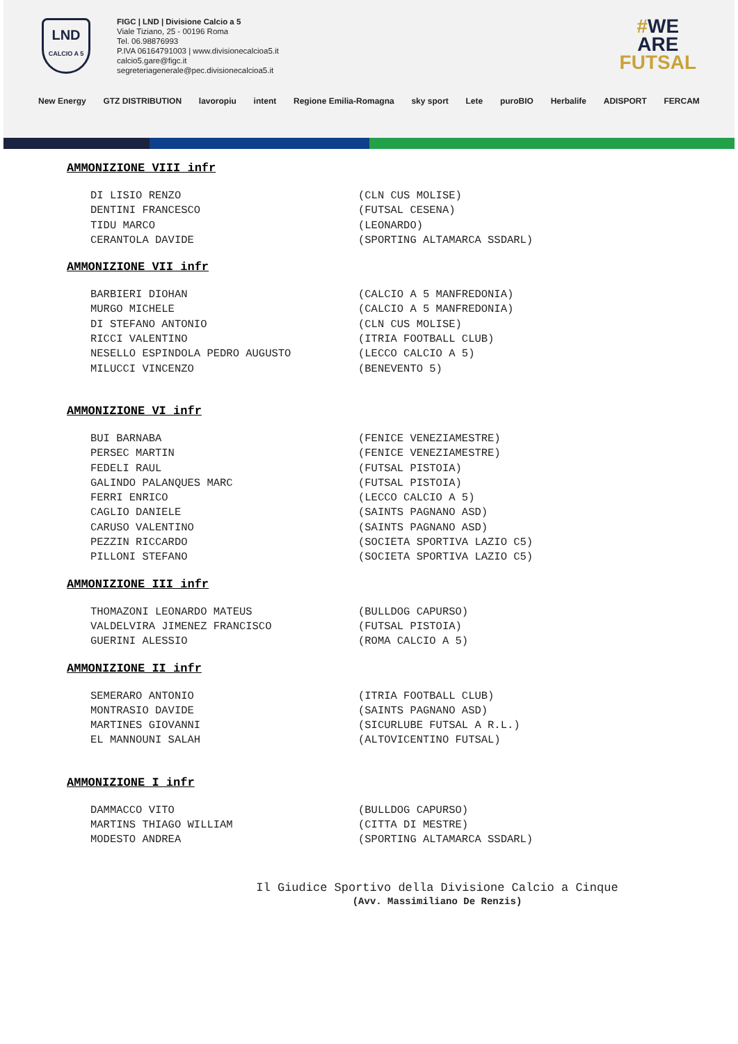LND
CALCIO A 5
FIGC | LND | Divisione Calcio a 5
Viale Tiziano, 25 - 00196 Roma
Tel. 06.98876993
P.IVA 06164791003 | www.divisionecalcioa5.it
calcio5.gare@figc.it
segreteriagenerale@pec.divisionecalcioa5.it
#WE
ARE
FUTSAL
New Energy GTZ DISTRIBUTION lavoropiu intent Regione Emilia-Romagna sky sport Lete puroBIO Herbalife ADISPORT FERCAM
AMMONIZIONE VIII infr
DI LISIO RENZO (CLN CUS MOLISE)
DENTINI FRANCESCO (FUTSAL CESENA)
TIDU MARCO (LEONARDO)
CERANTOLA DAVIDE (SPORTING ALTAMARCA SSDARL)
AMMONIZIONE VII infr
BARBIERI DIOHAN (CALCIO A 5 MANFREDONIA)
MURGO MICHELE (CALCIO A 5 MANFREDONIA)
DI STEFANO ANTONIO (CLN CUS MOLISE)
RICCI VALENTINO (ITRIA FOOTBALL CLUB)
NESELLO ESPINDOLA PEDRO AUGUSTO (LECCO CALCIO A 5)
MILUCCI VINCENZO (BENEVENTO 5)
AMMONIZIONE VI infr
BUI BARNABA (FENICE VENEZIAMESTRE)
PERSEC MARTIN (FENICE VENEZIAMESTRE)
FEDELI RAUL (FUTSAL PISTOIA)
GALINDO PALANQUES MARC (FUTSAL PISTOIA)
FERRI ENRICO (LECCO CALCIO A 5)
CAGLIO DANIELE (SAINTS PAGNANO ASD)
CARUSO VALENTINO (SAINTS PAGNANO ASD)
PEZZIN RICCARDO (SOCIETA SPORTIVA LAZIO C5)
PILLONI STEFANO (SOCIETA SPORTIVA LAZIO C5)
AMMONIZIONE III infr
THOMAZONI LEONARDO MATEUS (BULLDOG CAPURSO)
VALDELVIRA JIMENEZ FRANCISCO (FUTSAL PISTOIA)
GUERINI ALESSIO (ROMA CALCIO A 5)
AMMONIZIONE II infr
SEMERARO ANTONIO (ITRIA FOOTBALL CLUB)
MONTRASIO DAVIDE (SAINTS PAGNANO ASD)
MARTINES GIOVANNI (SICURLUBE FUTSAL A R.L.)
EL MANNOUNI SALAH (ALTOVICENTINO FUTSAL)
AMMONIZIONE I infr
DAMMACCO VITO (BULLDOG CAPURSO)
MARTINS THIAGO WILLIAM (CITTA DI MESTRE)
MODESTO ANDREA (SPORTING ALTAMARCA SSDARL)
Il Giudice Sportivo della Divisione Calcio a Cinque
(Avv. Massimiliano De Renzis)